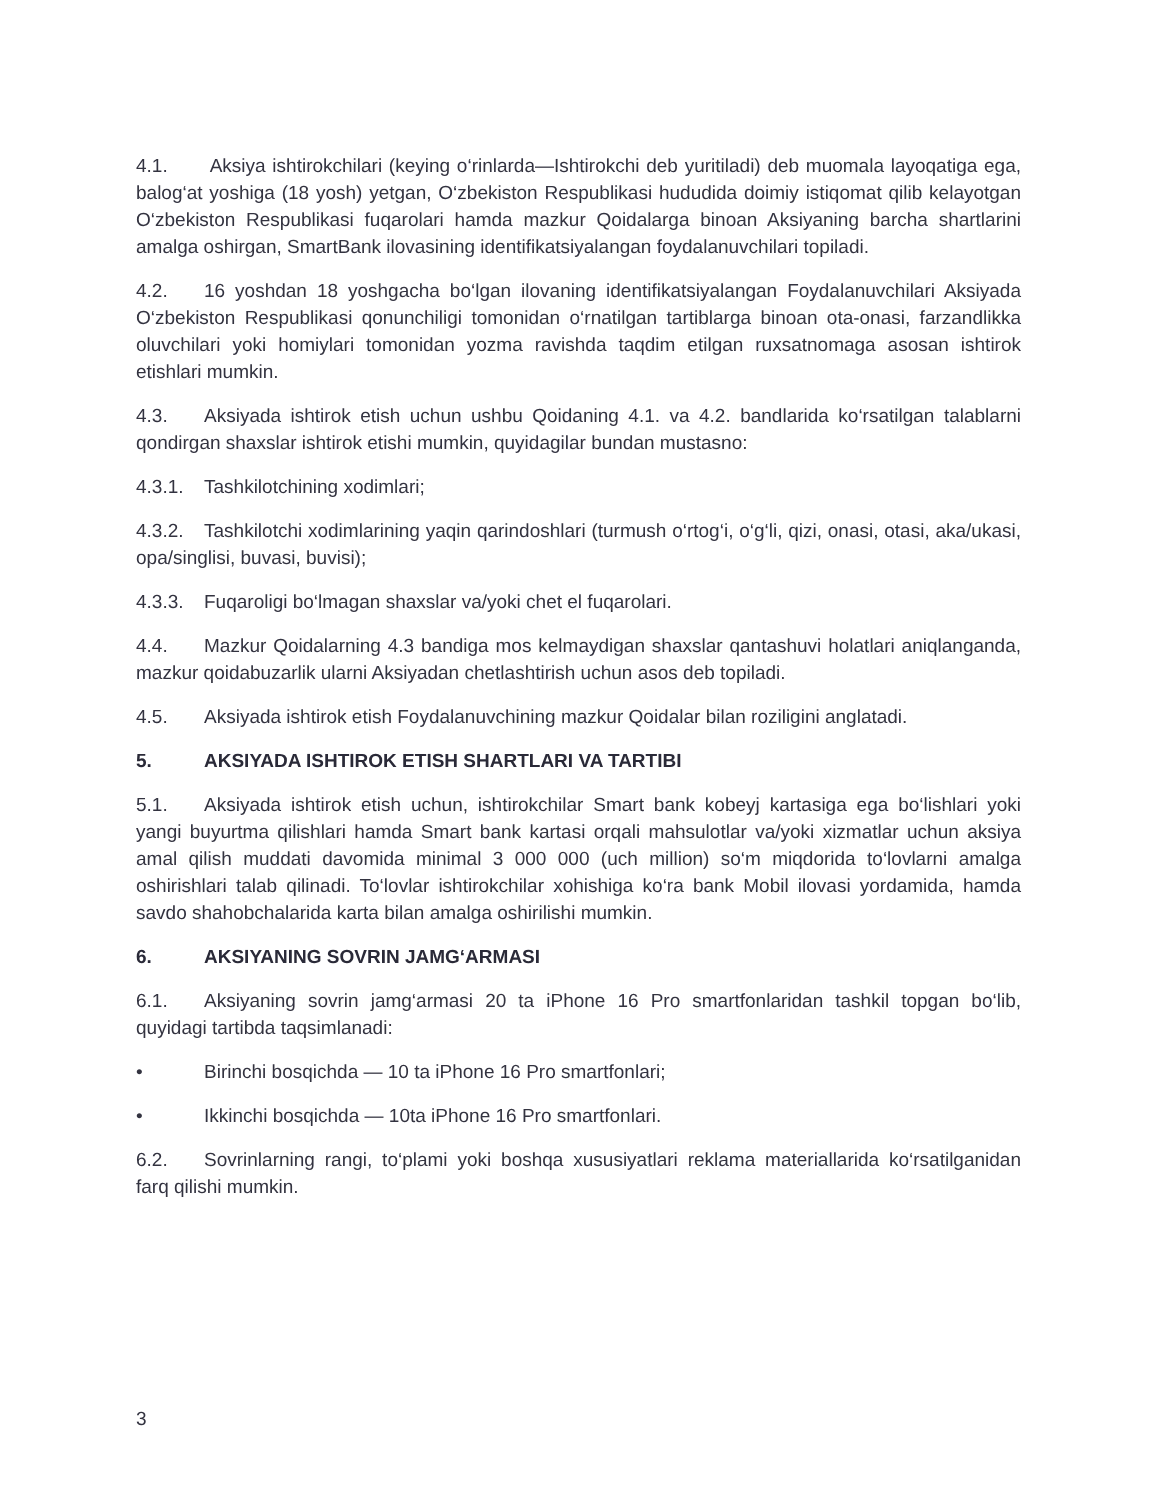4.1. Aksiya ishtirokchilari (keying o‘rinlarda—Ishtirokchi deb yuritiladi) deb muomala layoqatiga ega, balog‘at yoshiga (18 yosh) yetgan, O‘zbekiston Respublikasi hududida doimiy istiqomat qilib kelayotgan O‘zbekiston Respublikasi fuqarolari hamda mazkur Qoidalarga binoan Aksiyaning barcha shartlarini amalga oshirgan, SmartBank ilovasining identifikatsiyalangan foydalanuvchilari topiladi.
4.2. 16 yoshdan 18 yoshgacha bo‘lgan ilovaning identifikatsiyalangan Foydalanuvchilari Aksiyada O‘zbekiston Respublikasi qonunchiligi tomonidan o‘rnatilgan tartiblarga binoan ota-onasi, farzandlikka oluvchilari yoki homiylari tomonidan yozma ravishda taqdim etilgan ruxsatnomaga asosan ishtirok etishlari mumkin.
4.3. Aksiyada ishtirok etish uchun ushbu Qoidaning 4.1. va 4.2. bandlarida ko‘rsatilgan talablarni qondirgan shaxslar ishtirok etishi mumkin, quyidagilar bundan mustasno:
4.3.1. Tashkilotchining xodimlari;
4.3.2. Tashkilotchi xodimlarining yaqin qarindoshlari (turmush o‘rtog‘i, o‘g‘li, qizi, onasi, otasi, aka/ukasi, opa/singlisi, buvasi, buvisi);
4.3.3. Fuqaroligi bo‘lmagan shaxslar va/yoki chet el fuqarolari.
4.4. Mazkur Qoidalarning 4.3 bandiga mos kelmaydigan shaxslar qantashuvi holatlari aniqlanganda, mazkur qoidabuzarlik ularni Aksiyadan chetlashtirish uchun asos deb topiladi.
4.5. Aksiyada ishtirok etish Foydalanuvchining mazkur Qoidalar bilan roziligini anglatadi.
5. AKSIYADA ISHTIROK ETISH SHARTLARI VA TARTIBI
5.1. Aksiyada ishtirok etish uchun, ishtirokchilar Smart bank kobeyj kartasiga ega bo‘lishlari yoki yangi buyurtma qilishlari hamda Smart bank kartasi orqali mahsulotlar va/yoki xizmatlar uchun aksiya amal qilish muddati davomida minimal 3 000 000 (uch million) so‘m miqdorida to‘lovlarni amalga oshirishlari talab qilinadi. To‘lovlar ishtirokchilar xohishiga ko‘ra bank Mobil ilovasi yordamida, hamda savdo shahobchalarida karta bilan amalga oshirilishi mumkin.
6. AKSIYANING SOVRIN JAMG‘ARMASI
6.1. Aksiyaning sovrin jamg‘armasi 20 ta iPhone 16 Pro smartfonlaridan tashkil topgan bo‘lib, quyidagi tartibda taqsimlanadi:
• Birinchi bosqichda — 10 ta iPhone 16 Pro smartfonlari;
• Ikkinchi bosqichda — 10ta iPhone 16 Pro smartfonlari.
6.2. Sovrinlarning rangi, to‘plami yoki boshqa xususiyatlari reklama materiallarida ko‘rsatilganidan farq qilishi mumkin.
3